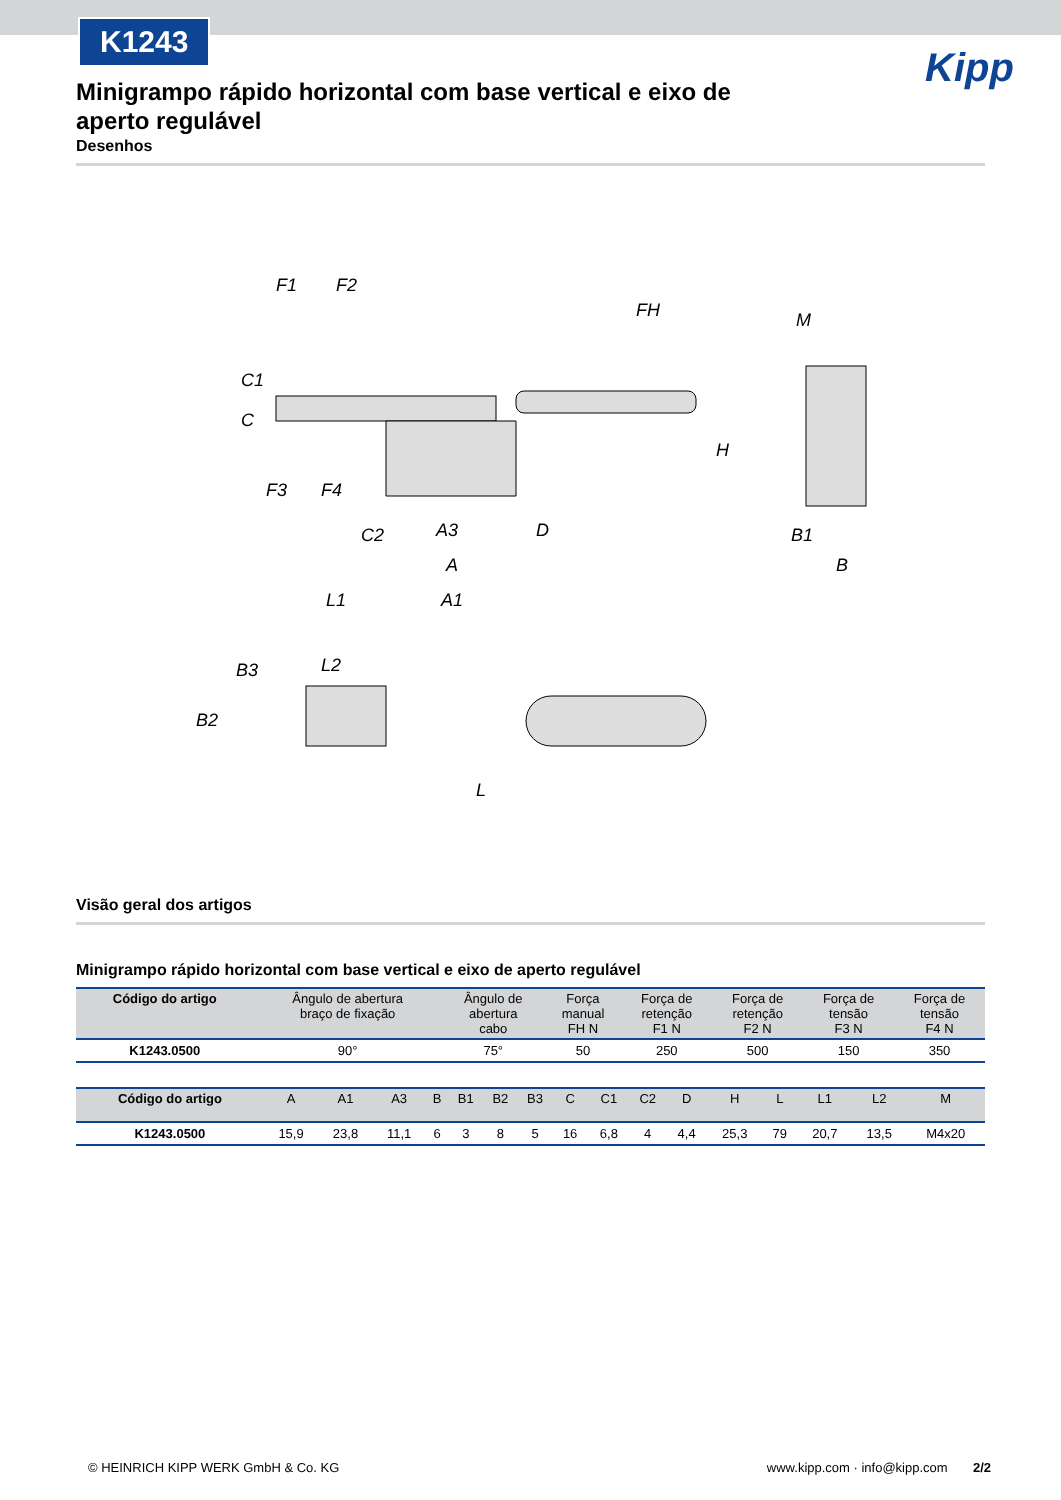K1243
Kipp
Minigrampo rápido horizontal com base vertical e eixo de aperto regulável
Desenhos
F1
F2
FH
H
C
C1
F3
F4
C2
A3
A
D
L1
A1
L2
B3
B2
L
M
B1
B
Visão geral dos artigos
Minigrampo rápido horizontal com base vertical e eixo de aperto regulável
| Código do artigo | Ângulo de abertura braço de fixação | Ângulo de abertura cabo | Força manual FH N | Força de retenção F1 N | Força de retenção F2 N | Força de tensão F3 N | Força de tensão F4 N |
| --- | --- | --- | --- | --- | --- | --- | --- |
| K1243.0500 | 90° | 75° | 50 | 250 | 500 | 150 | 350 |
| Código do artigo | A | A1 | A3 | B | B1 | B2 | B3 | C | C1 | C2 | D | H | L | L1 | L2 | M |
| --- | --- | --- | --- | --- | --- | --- | --- | --- | --- | --- | --- | --- | --- | --- | --- | --- |
| K1243.0500 | 15,9 | 23,8 | 11,1 | 6 | 3 | 8 | 5 | 16 | 6,8 | 4 | 4,4 | 25,3 | 79 | 20,7 | 13,5 | M4x20 |
© HEINRICH KIPP WERK GmbH & Co. KG www.kipp.com · info@kipp.com 2/2